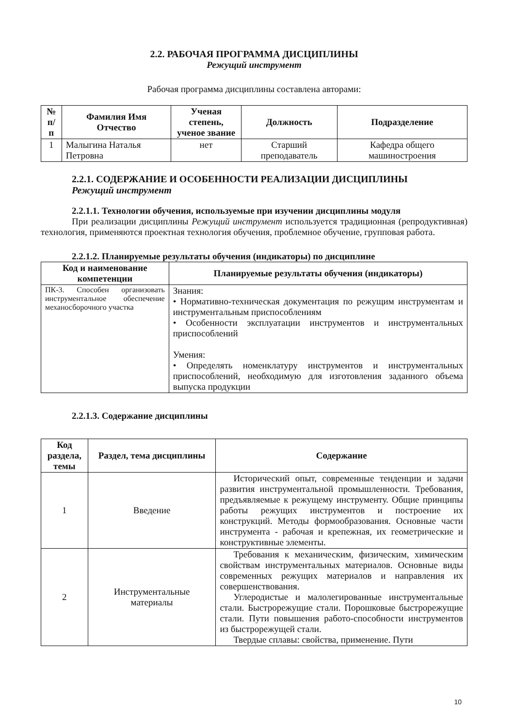2.2. РАБОЧАЯ ПРОГРАММА ДИСЦИПЛИНЫ
Режущий инструмент
Рабочая программа дисциплины составлена авторами:
| № п/п | Фамилия Имя Отчество | Ученая степень, ученое звание | Должность | Подразделение |
| --- | --- | --- | --- | --- |
| 1 | Малыгина Наталья Петровна | нет | Старший преподаватель | Кафедра общего машиностроения |
2.2.1. СОДЕРЖАНИЕ И ОСОБЕННОСТИ РЕАЛИЗАЦИИ ДИСЦИПЛИНЫ
Режущий инструмент
2.2.1.1. Технологии обучения, используемые при изучении дисциплины модуля
При реализации дисциплины Режущий инструмент используется традиционная (репродуктивная) технология, применяются проектная технология обучения, проблемное обучение, групповая работа.
2.2.1.2. Планируемые результаты обучения (индикаторы) по дисциплине
| Код и наименование компетенции | Планируемые результаты обучения (индикаторы) |
| --- | --- |
| ПК-3. Способен организовать инструментальное обеспечение механосборочного участка | Знания: • Нормативно-техническая документация по режущим инструментам и инструментальным приспособлениям • Особенности эксплуатации инструментов и инструментальных приспособлений Умения: • Определять номенклатуру инструментов и инструментальных приспособлений, необходимую для изготовления заданного объема выпуска продукции |
2.2.1.3. Содержание дисциплины
| Код раздела, темы | Раздел, тема дисциплины | Содержание |
| --- | --- | --- |
| 1 | Введение | Исторический опыт, современные тенденции и задачи развития инструментальной промышленности. Требования, предъявляемые к режущему инструменту. Общие принципы работы режущих инструментов и построение их конструкций. Методы формообразования. Основные части инструмента - рабочая и крепежная, их геометрические и конструктивные элементы. |
| 2 | Инструментальные материалы | Требования к механическим, физическим, химическим свойствам инструментальных материалов. Основные виды современных режущих материалов и направления их совершенствования. Углеродистые и малолегированные инструментальные стали. Быстрорежущие стали. Порошковые быстрорежущие стали. Пути повышения работо-способности инструментов из быстрорежущей стали. Твердые сплавы: свойства, применение. Пути |
10